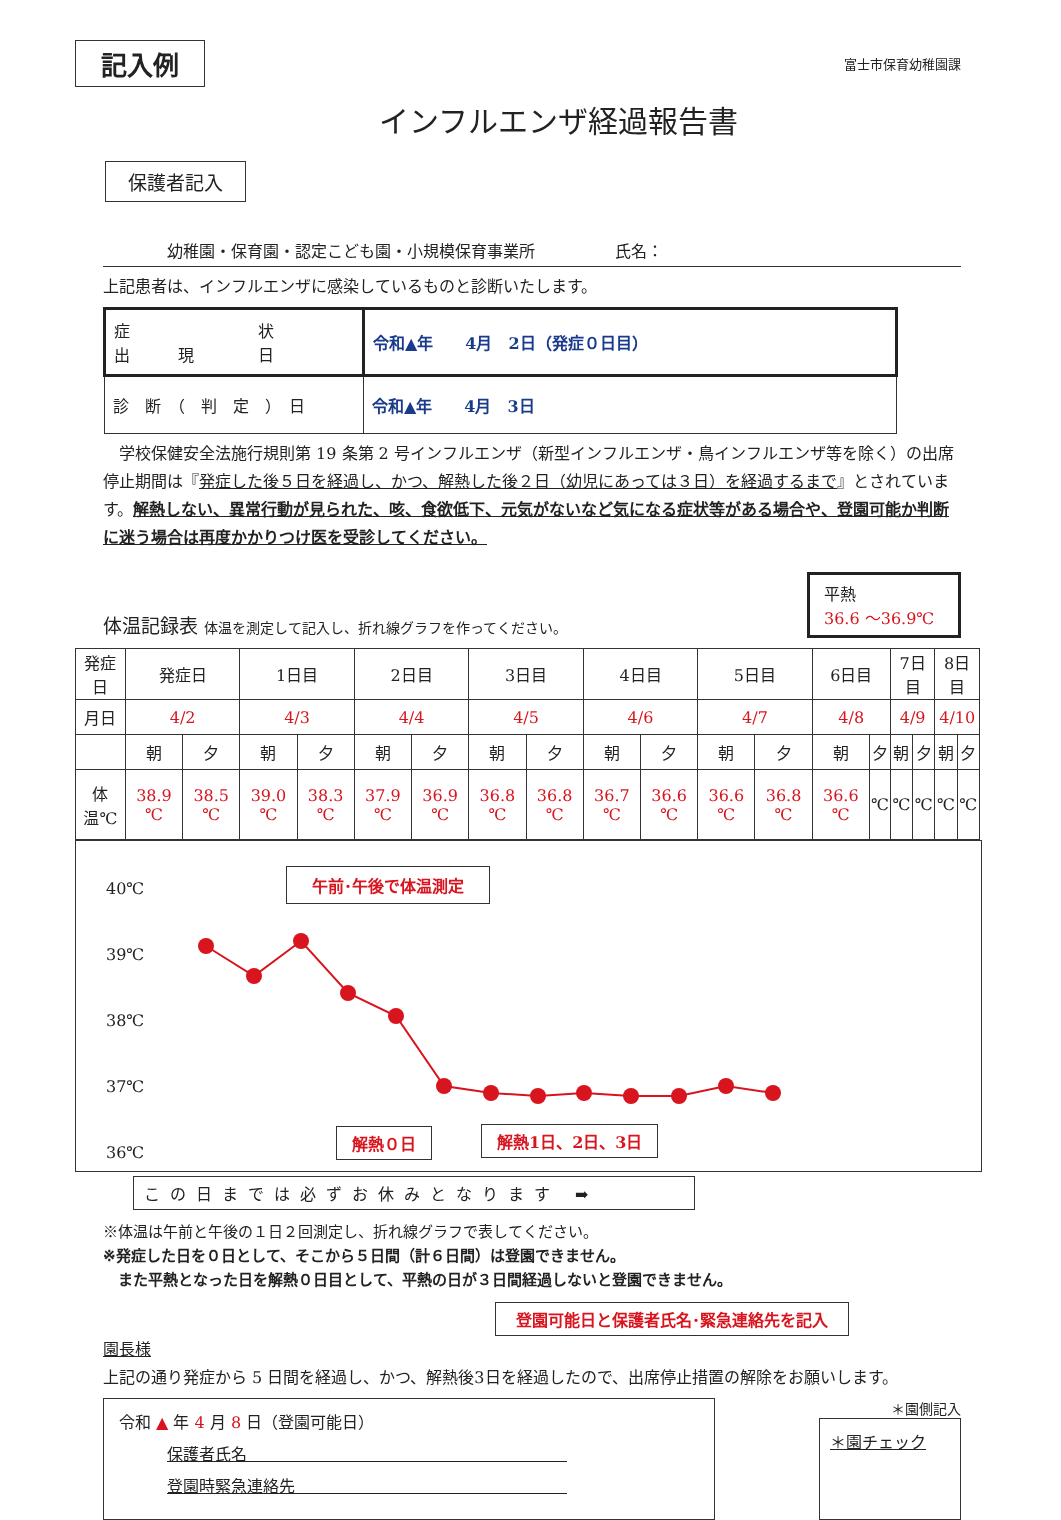記入例 富士市保育幼稚園課
インフルエンザ経過報告書
保護者記入
　　　　幼稚園・保育園・認定こども園・小規模保育事業所　　　　　氏名：
上記患者は、インフルエンザに感染しているものと診断いたします。
| 症 状 出 現 日 | 令和▲年 4月 2日（発症０日目） |
| 診 断 （ 判 定 ） 日 | 令和▲年 4月 3日 |
　学校保健安全法施行規則第 19 条第 2 号インフルエンザ（新型インフルエンザ・鳥インフルエンザ等を除く）の出席停止期間は『発症した後５日を経過し、かつ、解熱した後２日（幼児にあっては３日）を経過するまで』とされています。解熱しない、異常行動が見られた、咳、食欲低下、元気がないなど気になる症状等がある場合や、登園可能か判断に迷う場合は再度かかりつけ医を受診してください。
体温記録表 体温を測定して記入し、折れ線グラフを作ってください。
平熱
36.6 ～36.9℃
| 発症日 | 発症日 | | 1日目 | | 2日目 | | 3日目 | | 4日目 | | 5日目 | | 6日目 | | 7日目 | | 8日目 | |
| 月日 | 4/2 | | 4/3 | | 4/4 | | 4/5 | | 4/6 | | 4/7 | | 4/8 | | 4/9 | | 4/10 | |
| | 朝 | 夕 | 朝 | 夕 | 朝 | 夕 | 朝 | 夕 | 朝 | 夕 | 朝 | 夕 | 朝 | 夕 | 朝 | 夕 | 朝 | 夕 |
| 体温℃ | 38.9 ℃ | 38.5 ℃ | 39.0 ℃ | 38.3 ℃ | 37.9 ℃ | 36.9 ℃ | 36.8 ℃ | 36.8 ℃ | 36.7 ℃ | 36.6 ℃ | 36.6 ℃ | 36.8 ℃ | 36.6 ℃ | ℃ | ℃ | ℃ | ℃ | ℃ |
40℃
39℃
38℃
37℃
36℃
午前･午後で体温測定
解熱０日 解熱1日、2日、3日
この日までは必ずお休みとなります ➡
※体温は午前と午後の１日２回測定し、折れ線グラフで表してください。
※発症した日を０日として、そこから５日間（計６日間）は登園できません。
　また平熱となった日を解熱０日目として、平熱の日が３日間経過しないと登園できません。
登園可能日と保護者氏名･緊急連絡先を記入
園長様
上記の通り発症から 5 日間を経過し、かつ、解熱後3日を経過したので、出席停止措置の解除をお願いします。
令和 ▲ 年 4 月 8 日（登園可能日）
　　　保護者氏名　　　　　　　　　　　　　　　　　　　　
　　　登園時緊急連絡先　　　　　　　　　　　　　　　　　
＊園側記入
＊園チェック